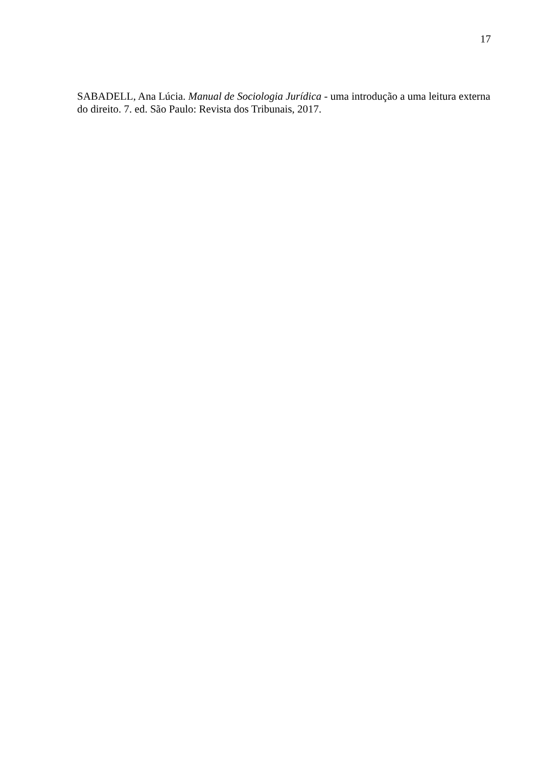17
SABADELL, Ana Lúcia. Manual de Sociologia Jurídica - uma introdução a uma leitura externa do direito. 7. ed. São Paulo: Revista dos Tribunais, 2017.